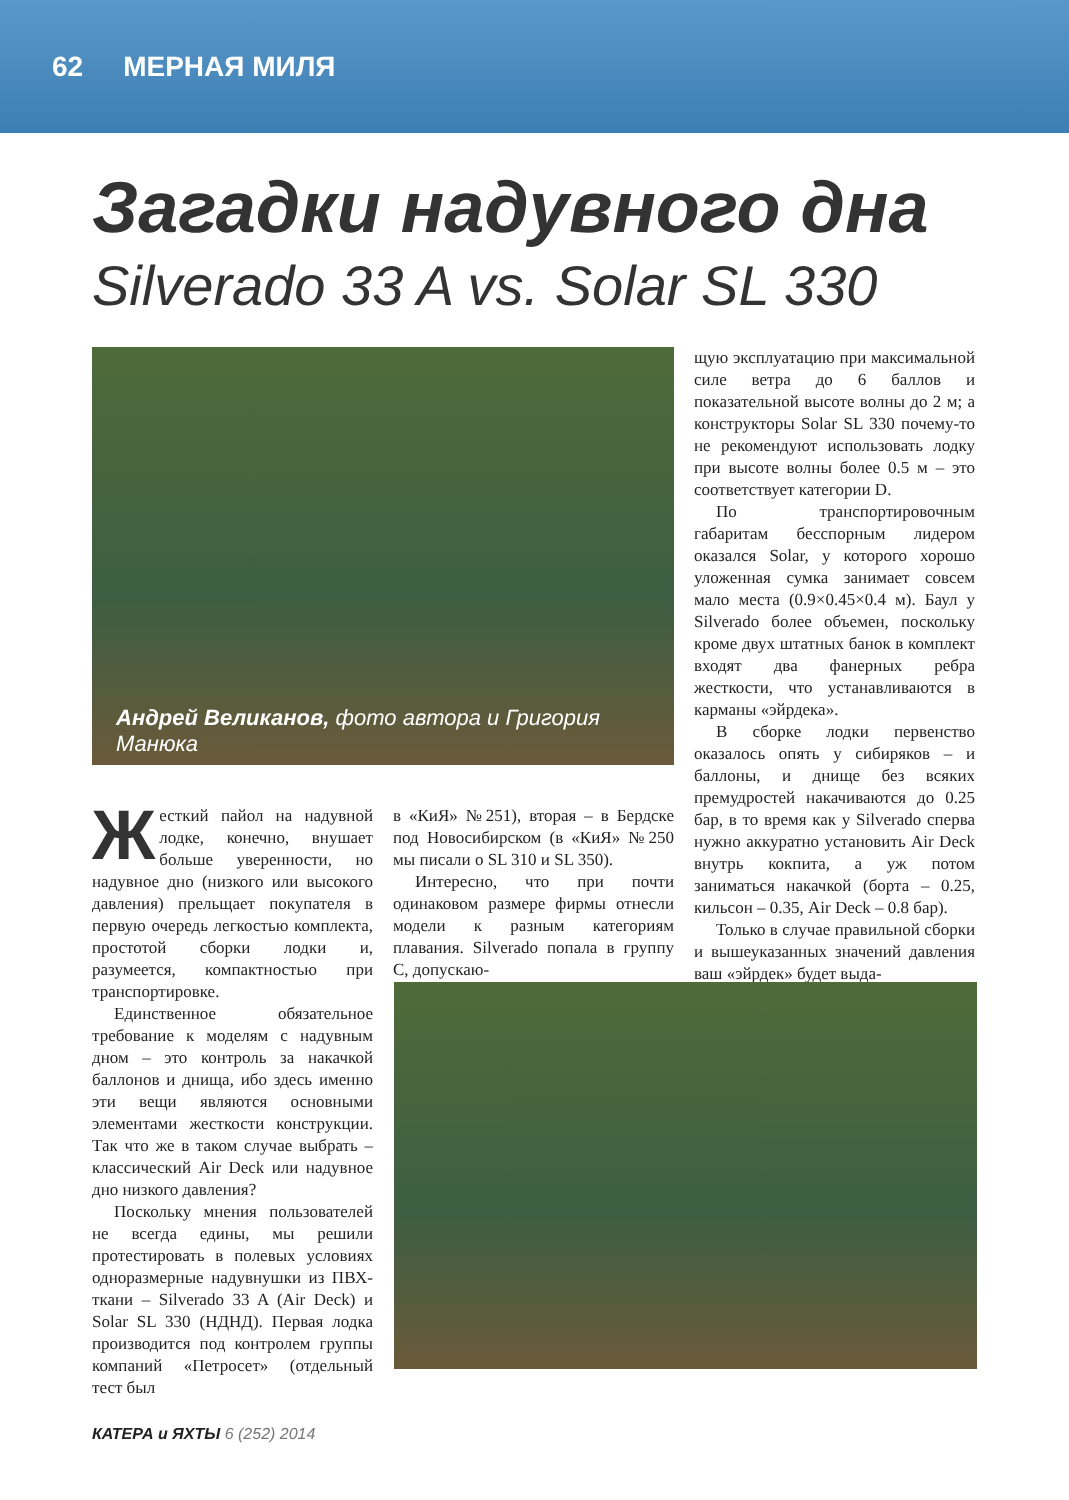62 МЕРНАЯ МИЛЯ
Загадки надувного дна
Silverado 33 A vs. Solar SL 330
Андрей Великанов, фото автора и Григория Манюка
Жесткий пайол на надувной лодке, конечно, внушает больше уверенности, но надувное дно (низкого или высокого давления) прельщает покупателя в первую очередь легкостью комплекта, простотой сборки лодки и, разумеется, компактностью при транспортировке.
Единственное обязательное требование к моделям с надувным дном – это контроль за накачкой баллонов и днища, ибо здесь именно эти вещи являются основными элементами жесткости конструкции. Так что же в таком случае выбрать – классический Air Deck или надувное дно низкого давления?
Поскольку мнения пользователей не всегда едины, мы решили протестировать в полевых условиях одноразмерные надувнушки из ПВХ-ткани – Silverado 33 A (Air Deck) и Solar SL 330 (НДНД). Первая лодка производится под контролем группы компаний «Петросет» (отдельный тест был
в «КиЯ» №251), вторая – в Бердске под Новосибирском (в «КиЯ» №250 мы писали о SL 310 и SL 350).
Интересно, что при почти одинаковом размере фирмы отнесли модели к разным категориям плавания. Silverado попала в группу C, допускаю-
щую эксплуатацию при максимальной силе ветра до 6 баллов и показательной высоте волны до 2 м; а конструкторы Solar SL 330 почему-то не рекомендуют использовать лодку при высоте волны более 0.5 м – это соответствует категории D.
По транспортировочным габаритам бесспорным лидером оказался Solar, у которого хорошо уложенная сумка занимает совсем мало места (0.9×0.45×0.4 м). Баул у Silverado более объемен, поскольку кроме двух штатных банок в комплект входят два фанерных ребра жесткости, что устанавливаются в карманы «эйрдека».
В сборке лодки первенство оказалось опять у сибиряков – и баллоны, и днище без всяких премудростей накачиваются до 0.25 бар, в то время как у Silverado сперва нужно аккуратно установить Air Deck внутрь кокпита, а уж потом заниматься накачкой (борта – 0.25, кильсон – 0.35, Air Deck – 0.8 бар).
Только в случае правильной сборки и вышеуказанных значений давления ваш «эйрдек» будет выда-
КАТЕРА и ЯХТЫ 6 (252) 2014